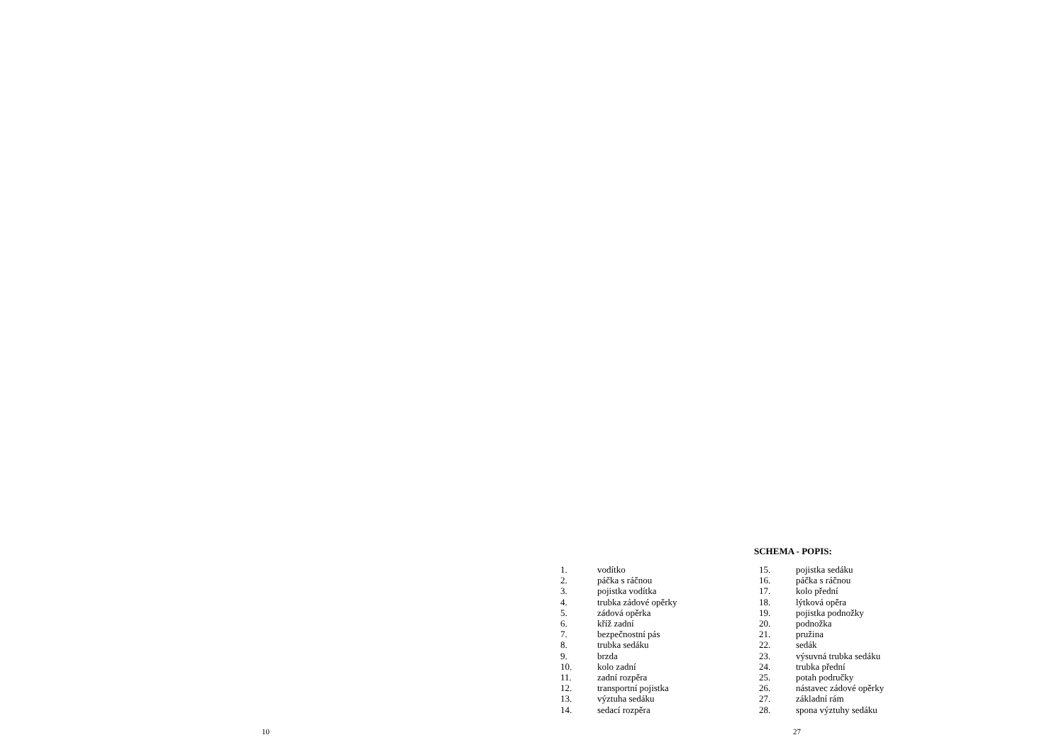SCHEMA - POPIS:
1. vodítko
2. páčka s ráčnou
3. pojistka vodítka
4. trubka zádové opěrky
5. zádová opěrka
6. kříž zadní
7. bezpečnostní pás
8. trubka sedáku
9. brzda
10. kolo zadní
11. zadní rozpěra
12. transportní pojistka
13. výztuha sedáku
14. sedací rozpěra
15. pojistka sedáku
16. páčka s ráčnou
17. kolo přední
18. lýtková opěra
19. pojistka podnožky
20. podnožka
21. pružina
22. sedák
23. výsuvná trubka sedáku
24. trubka přední
25. potah područky
26. nástavec zádové opěrky
27. základní rám
28. spona výztuhy sedáku
10 27